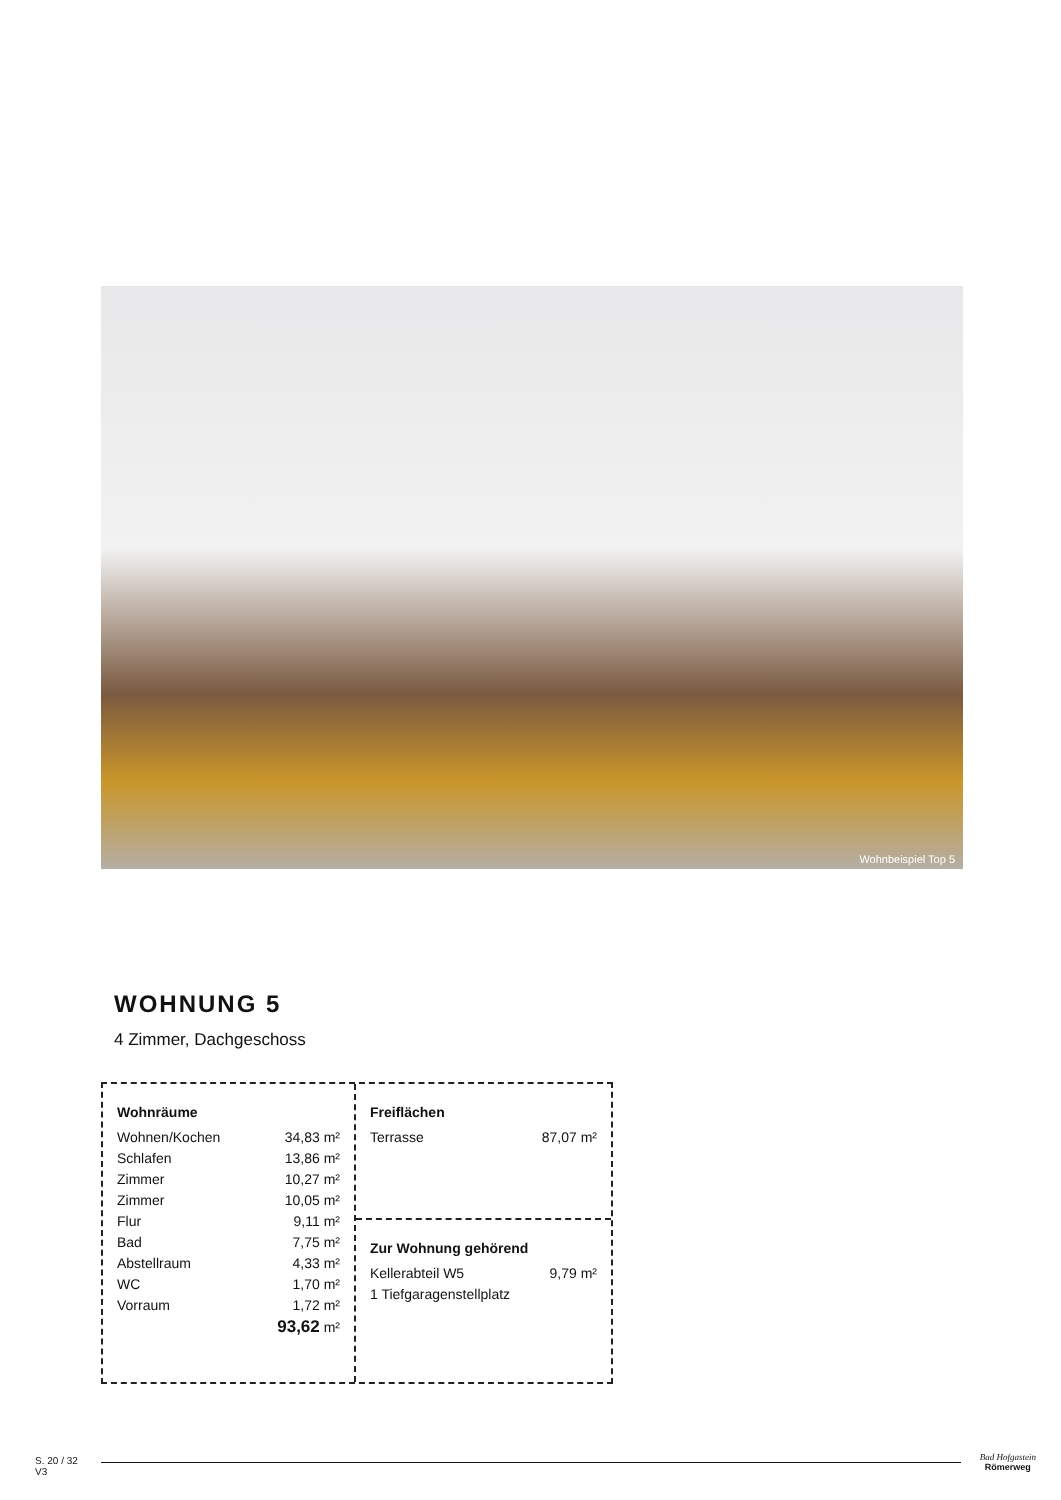Wohnbeispiel Top 5
WOHNUNG 5
4 Zimmer, Dachgeschoss
| Wohnräume | |
| --- | --- |
| Wohnen/Kochen | 34,83 m² |
| Schlafen | 13,86 m² |
| Zimmer | 10,27 m² |
| Zimmer | 10,05 m² |
| Flur | 9,11 m² |
| Bad | 7,75 m² |
| Abstellraum | 4,33 m² |
| WC | 1,70 m² |
| Vorraum | 1,72 m² |
| | 93,62 m² |
| Freiflächen | |
| --- | --- |
| Terrasse | 87,07 m² |
| Zur Wohnung gehörend | |
| --- | --- |
| Kellerabteil W5 | 9,79 m² |
| 1 Tiefgaragenstellplatz | |
S. 20 / 32
V3
Bad Hofgastein
Römerweg